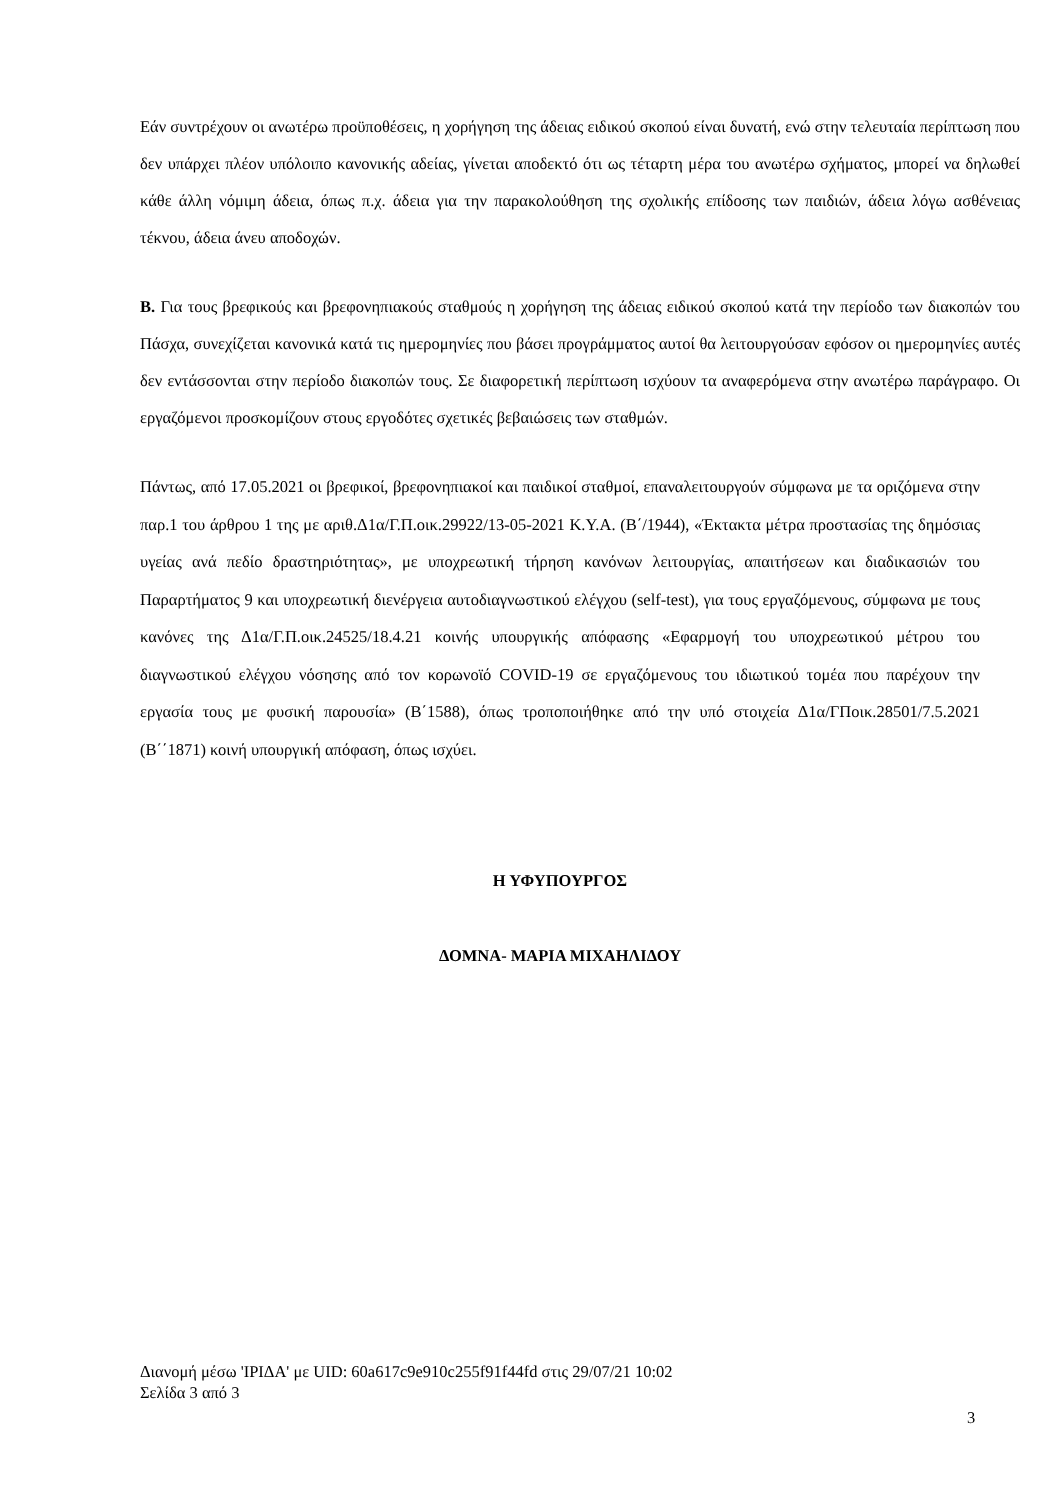Εάν συντρέχουν οι ανωτέρω προϋποθέσεις, η χορήγηση της άδειας ειδικού σκοπού είναι δυνατή, ενώ στην τελευταία περίπτωση που δεν υπάρχει πλέον υπόλοιπο κανονικής αδείας, γίνεται αποδεκτό ότι ως τέταρτη μέρα του ανωτέρω σχήματος, μπορεί να δηλωθεί κάθε άλλη νόμιμη άδεια, όπως π.χ. άδεια για την παρακολούθηση της σχολικής επίδοσης των παιδιών, άδεια λόγω ασθένειας τέκνου, άδεια άνευ αποδοχών.
Β. Για τους βρεφικούς και βρεφονηπιακούς σταθμούς η χορήγηση της άδειας ειδικού σκοπού κατά την περίοδο των διακοπών του Πάσχα, συνεχίζεται κανονικά κατά τις ημερομηνίες που βάσει προγράμματος αυτοί θα λειτουργούσαν εφόσον οι ημερομηνίες αυτές δεν εντάσσονται στην περίοδο διακοπών τους. Σε διαφορετική περίπτωση ισχύουν τα αναφερόμενα στην ανωτέρω παράγραφο. Οι εργαζόμενοι προσκομίζουν στους εργοδότες σχετικές βεβαιώσεις των σταθμών.
Πάντως, από 17.05.2021 οι βρεφικοί, βρεφονηπιακοί και παιδικοί σταθμοί, επαναλειτουργούν σύμφωνα με τα οριζόμενα στην παρ.1 του άρθρου 1 της με αριθ.Δ1α/Γ.Π.οικ.29922/13-05-2021 Κ.Υ.Α. (Β΄/1944), «Έκτακτα μέτρα προστασίας της δημόσιας υγείας ανά πεδίο δραστηριότητας», με υποχρεωτική τήρηση κανόνων λειτουργίας, απαιτήσεων και διαδικασιών του Παραρτήματος 9 και υποχρεωτική διενέργεια αυτοδιαγνωστικού ελέγχου (self-test), για τους εργαζόμενους, σύμφωνα με τους κανόνες της Δ1α/Γ.Π.οικ.24525/18.4.21 κοινής υπουργικής απόφασης «Εφαρμογή του υποχρεωτικού μέτρου του διαγνωστικού ελέγχου νόσησης από τον κορωνοϊό COVID-19 σε εργαζόμενους του ιδιωτικού τομέα που παρέχουν την εργασία τους με φυσική παρουσία» (Β΄1588), όπως τροποποιήθηκε από την υπό στοιχεία Δ1α/ΓΠοικ.28501/7.5.2021 (Β΄΄1871) κοινή υπουργική απόφαση, όπως ισχύει.
Η ΥΦΥΠΟΥΡΓΟΣ
ΔΟΜΝΑ- ΜΑΡΙΑ ΜΙΧΑΗΛΙΔΟΥ
Διανομή μέσω 'ΙΡΙΔΑ' με UID: 60a617c9e910c255f91f44fd στις 29/07/21 10:02
Σελίδα 3 από 3
3